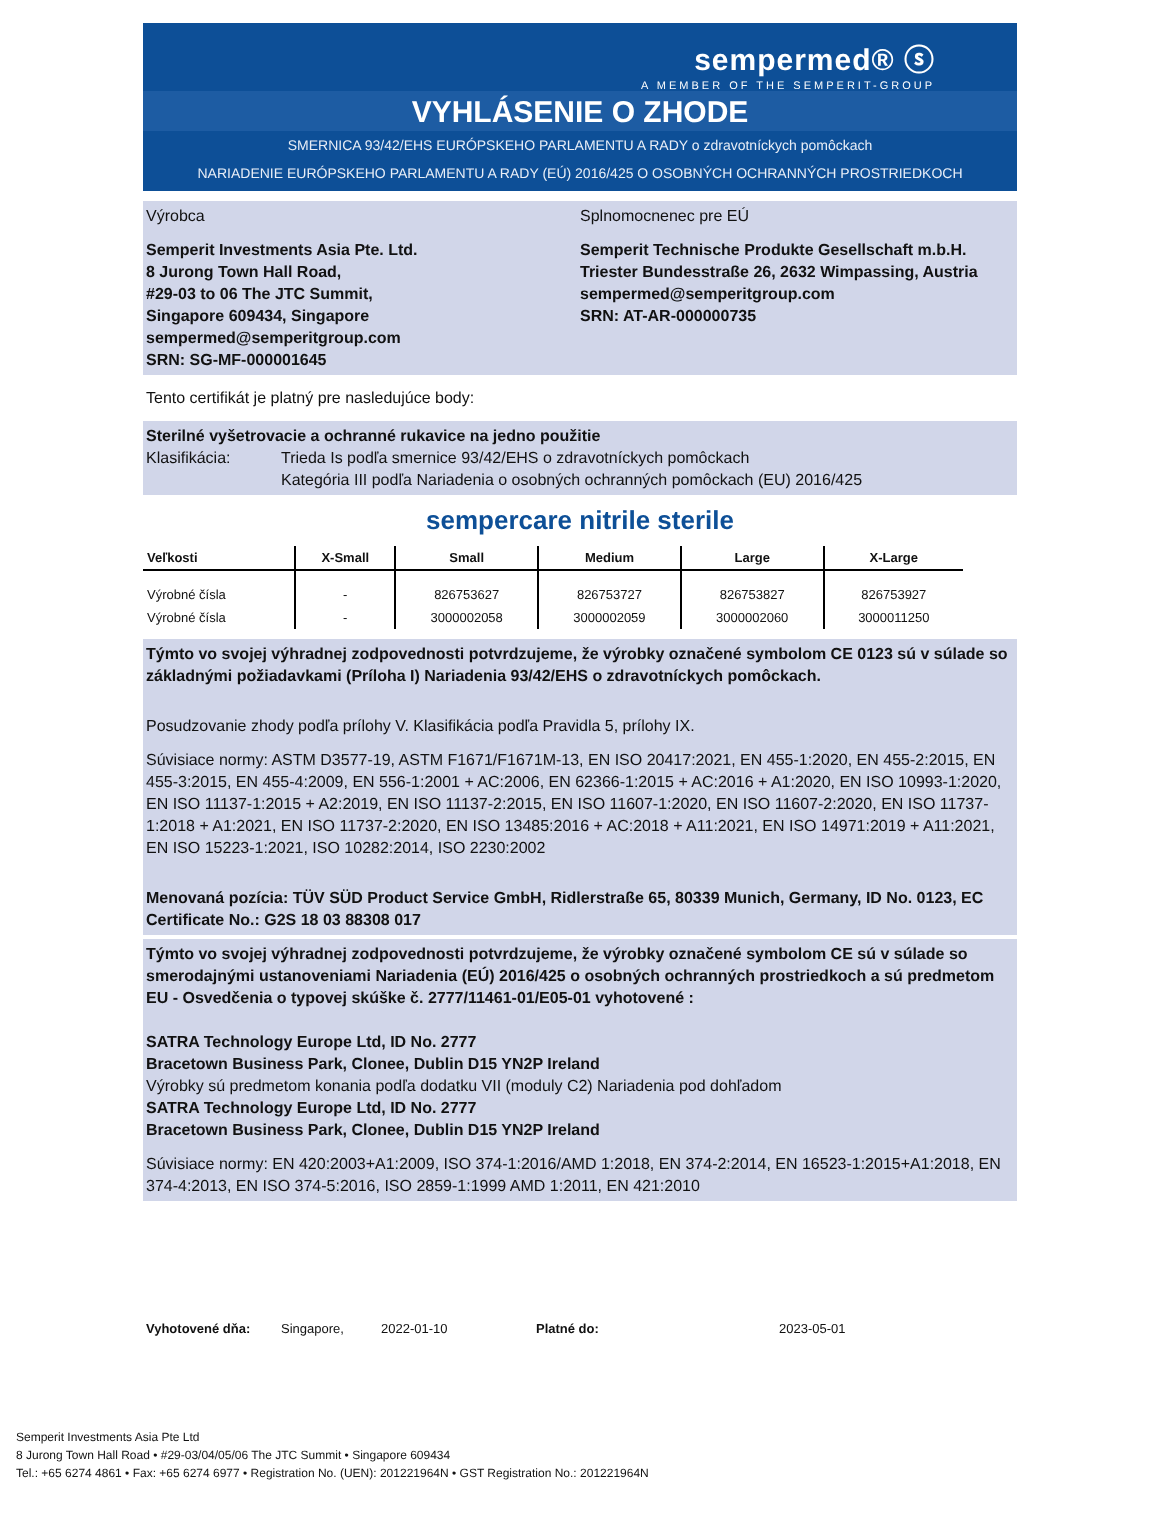sempermed® ⓢ
A MEMBER OF THE SEMPERIT-GROUP
VYHLÁSENIE O ZHODE
SMERNICA 93/42/EHS EURÓPSKEHO PARLAMENTU A RADY o zdravotníckych pomôckach
NARIADENIE EURÓPSKEHO PARLAMENTU A RADY (EÚ) 2016/425 O OSOBNÝCH OCHRANNÝCH PROSTRIEDKOCH
Výrobca Splnomocnenec pre EÚ
Semperit Investments Asia Pte. Ltd.
8 Jurong Town Hall Road,
#29-03 to 06 The JTC Summit,
Singapore 609434, Singapore
sempermed@semperitgroup.com
SRN: SG-MF-000001645
Semperit Technische Produkte Gesellschaft m.b.H.
Triester Bundesstraße 26, 2632 Wimpassing, Austria
sempermed@semperitgroup.com
SRN: AT-AR-000000735
Tento certifikát je platný pre nasledujúce body:
Sterilné vyšetrovacie a ochranné rukavice na jedno použitie
Klasifikácia: Trieda Is podľa smernice 93/42/EHS o zdravotníckych pomôckach
Kategória III podľa Nariadenia o osobných ochranných pomôckach (EU) 2016/425
sempercare nitrile sterile
| Veľkosti | X-Small | Small | Medium | Large | X-Large |
| --- | --- | --- | --- | --- | --- |
| Výrobné čísla | - | 826753627 | 826753727 | 826753827 | 826753927 |
| Výrobné čísla | - | 3000002058 | 3000002059 | 3000002060 | 3000011250 |
Týmto vo svojej výhradnej zodpovednosti potvrdzujeme, že výrobky označené symbolom CE 0123 sú v súlade so základnými požiadavkami (Príloha I) Nariadenia 93/42/EHS o zdravotníckych pomôckach.
Posudzovanie zhody podľa prílohy V. Klasifikácia podľa Pravidla 5, prílohy IX.
Súvisiace normy: ASTM D3577-19, ASTM F1671/F1671M-13, EN ISO 20417:2021, EN 455-1:2020, EN 455-2:2015, EN 455-3:2015, EN 455-4:2009, EN 556-1:2001 + AC:2006, EN 62366-1:2015 + AC:2016 + A1:2020, EN ISO 10993-1:2020, EN ISO 11137-1:2015 + A2:2019, EN ISO 11137-2:2015, EN ISO 11607-1:2020, EN ISO 11607-2:2020, EN ISO 11737-1:2018 + A1:2021, EN ISO 11737-2:2020, EN ISO 13485:2016 + AC:2018 + A11:2021, EN ISO 14971:2019 + A11:2021, EN ISO 15223-1:2021, ISO 10282:2014, ISO 2230:2002
Menovaná pozícia: TÜV SÜD Product Service GmbH, Ridlerstraße 65, 80339 Munich, Germany, ID No. 0123, EC Certificate No.: G2S 18 03 88308 017
Týmto vo svojej výhradnej zodpovednosti potvrdzujeme, že výrobky označené symbolom CE sú v súlade so smerodajnými ustanoveniami Nariadenia (EÚ) 2016/425 o osobných ochranných prostriedkoch a sú predmetom EU - Osvedčenia o typovej skúške č. 2777/11461-01/E05-01 vyhotovené :
SATRA Technology Europe Ltd, ID No. 2777
Bracetown Business Park, Clonee, Dublin D15 YN2P Ireland
Výrobky sú predmetom konania podľa dodatku VII (moduly C2) Nariadenia pod dohľadom
SATRA Technology Europe Ltd, ID No. 2777
Bracetown Business Park, Clonee, Dublin D15 YN2P Ireland
Súvisiace normy: EN 420:2003+A1:2009, ISO 374-1:2016/AMD 1:2018, EN 374-2:2014, EN 16523-1:2015+A1:2018, EN 374-4:2013, EN ISO 374-5:2016, ISO 2859-1:1999 AMD 1:2011, EN 421:2010
Vyhotovené dňa: Singapore, 2022-01-10 Platné do: 2023-05-01
Semperit Investments Asia Pte Ltd
8 Jurong Town Hall Road • #29-03/04/05/06 The JTC Summit • Singapore 609434
Tel.: +65 6274 4861 • Fax: +65 6274 6977 • Registration No. (UEN): 201221964N • GST Registration No.: 201221964N